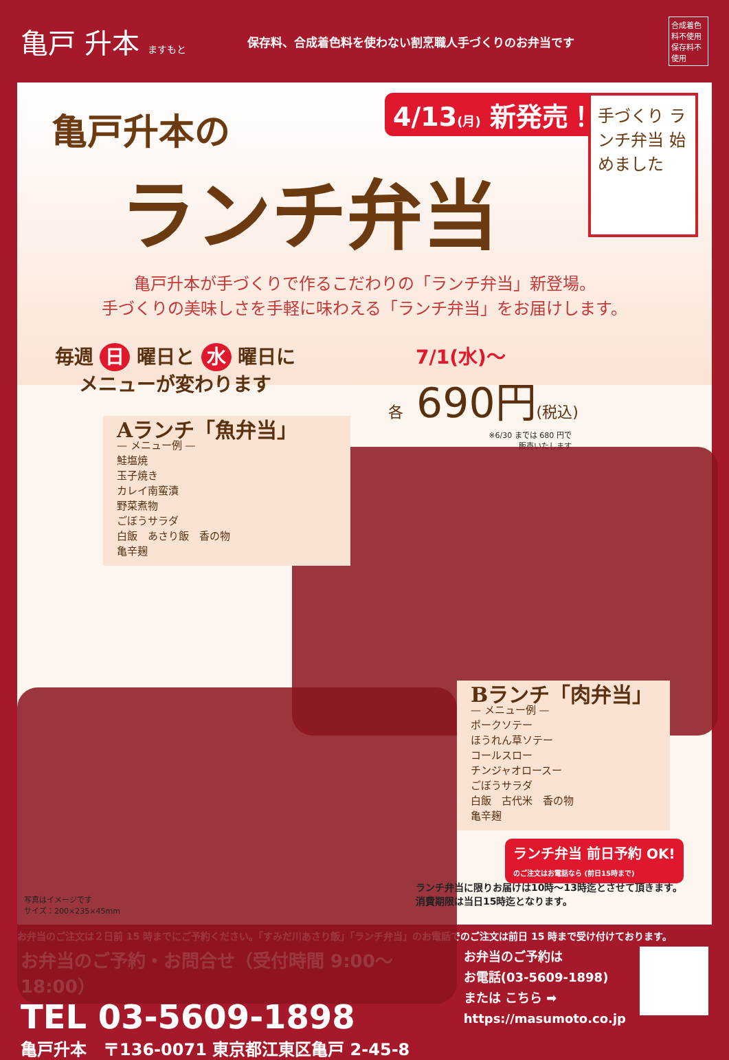亀戸 升本 ますもと
保存料、合成着色料を使わない割烹職人手づくりのお弁当です
合成着色料不使用 保存料不使用
亀戸升本の
ランチ弁当
4/13(月) 新発売！
手づくり ランチ弁当 始めました
亀戸升本が手づくりで作るこだわりの「ランチ弁当」新登場。
手づくりの美味しさを手軽に味わえる「ランチ弁当」をお届けします。
毎週 日 曜日と 水 曜日に
メニューが変わります
7/1(水)〜
各 690円(税込)
※6/30 までは 680 円で
販売いたします
Aランチ「魚弁当」
— メニュー例 —
鮭塩焼
玉子焼き
カレイ南蛮漬
野菜煮物
ごぼうサラダ
白飯　あさり飯　香の物
亀辛麹
Bランチ「肉弁当」
— メニュー例 —
ポークソテー
ほうれん草ソテー
コールスロー
チンジャオロースー
ごぼうサラダ
白飯　古代米　香の物
亀辛麹
ランチ弁当 前日予約 OK!
のご注文はお電話なら (前日15時まで)
ランチ弁当に限りお届けは10時〜13時迄とさせて頂きます。
消費期限は当日15時迄となります。
写真はイメージです
サイズ：200×235×45mm
お弁当のご注文は２日前 15 時までにご予約ください。「すみだ川あさり飯」「ランチ弁当」のお電話でのご注文は前日 15 時まで受け付けております。
お弁当のご予約・お問合せ（受付時間 9:00〜18:00）
TEL 03-5609-1898
亀戸升本　〒136-0071 東京都江東区亀戸 2-45-8
お弁当のご予約は
お電話(03-5609-1898)
または こちら ➡
https://masumoto.co.jp